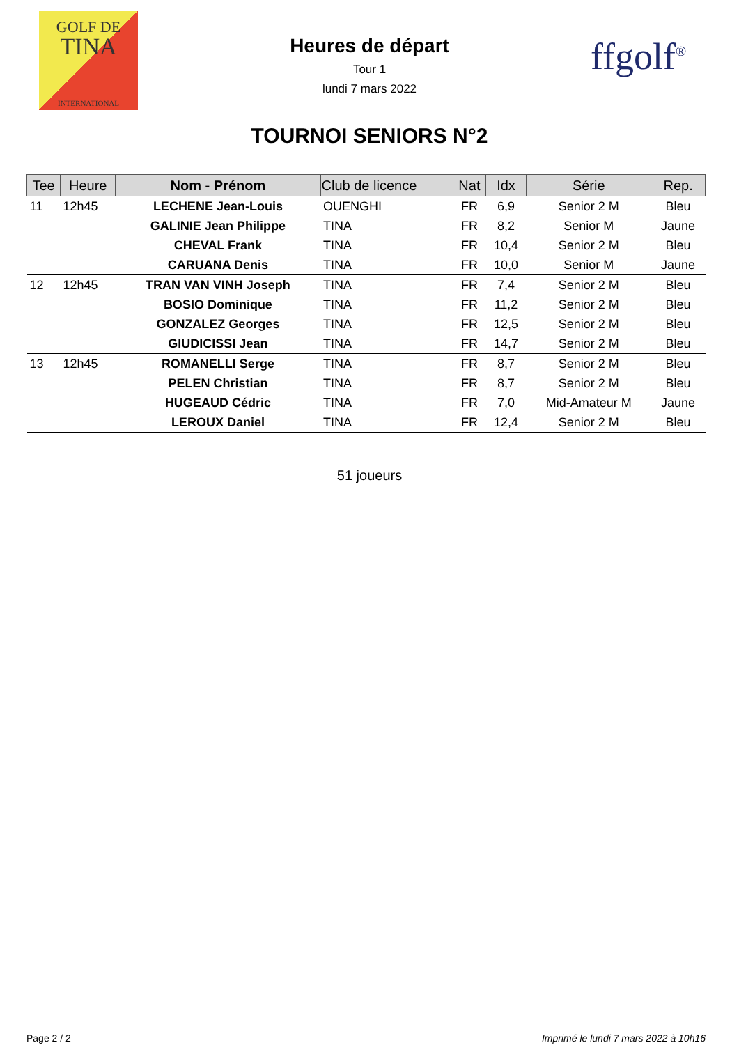GOLF DE
TINA
INTERNATIONAL
ffgolf<sup>®</sup>
Heures de départ
Tour 1
lundi 7 mars 2022
TOURNOI SENIORS N°2
| Tee | Heure | Nom - Prénom | Club de licence | Nat | Idx | Série | Rep. |
| --- | --- | --- | --- | --- | --- | --- | --- |
| 11 | 12h45 | LECHENE Jean-Louis | OUENGHI | FR | 6,9 | Senior 2 M | Bleu |
| | | GALINIE Jean Philippe | TINA | FR | 8,2 | Senior M | Jaune |
| | | CHEVAL Frank | TINA | FR | 10,4 | Senior 2 M | Bleu |
| | | CARUANA Denis | TINA | FR | 10,0 | Senior M | Jaune |
| 12 | 12h45 | TRAN VAN VINH Joseph | TINA | FR | 7,4 | Senior 2 M | Bleu |
| | | BOSIO Dominique | TINA | FR | 11,2 | Senior 2 M | Bleu |
| | | GONZALEZ Georges | TINA | FR | 12,5 | Senior 2 M | Bleu |
| | | GIUDICISSI Jean | TINA | FR | 14,7 | Senior 2 M | Bleu |
| 13 | 12h45 | ROMANELLI Serge | TINA | FR | 8,7 | Senior 2 M | Bleu |
| | | PELEN Christian | TINA | FR | 8,7 | Senior 2 M | Bleu |
| | | HUGEAUD Cédric | TINA | FR | 7,0 | Mid-Amateur M | Jaune |
| | | LEROUX Daniel | TINA | FR | 12,4 | Senior 2 M | Bleu |
51 joueurs
Page 2 / 2 Imprimé le lundi 7 mars 2022 à 10h16